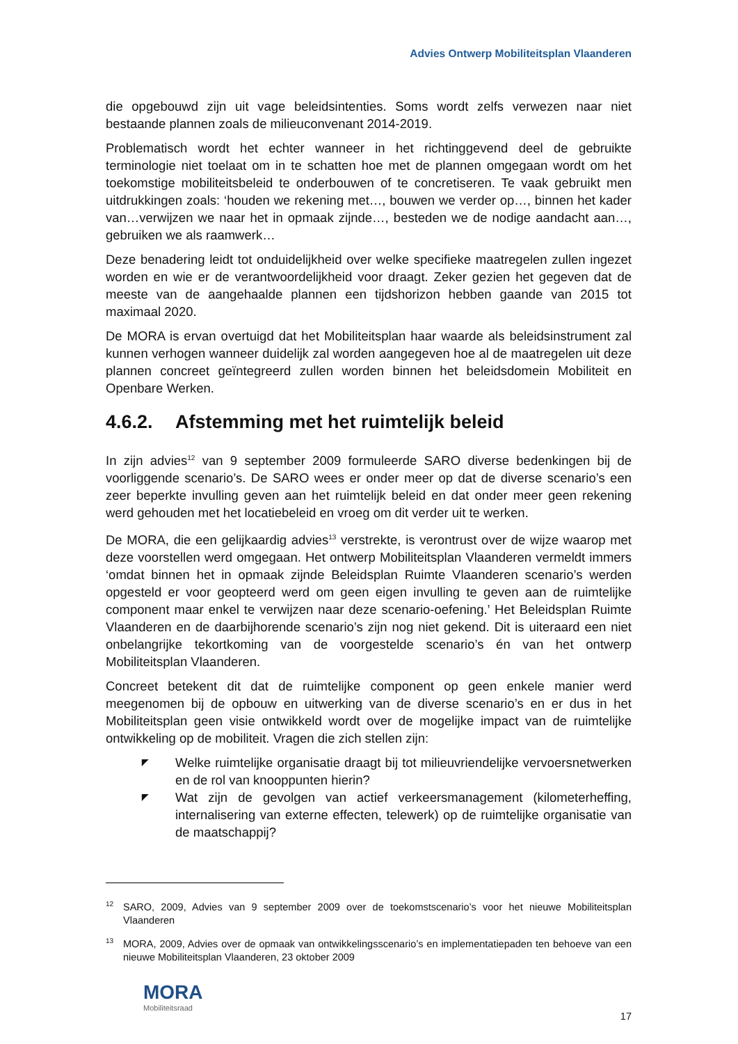Advies Ontwerp Mobiliteitsplan Vlaanderen
die opgebouwd zijn uit vage beleidsintenties. Soms wordt zelfs verwezen naar niet bestaande plannen zoals de milieuconvenant 2014-2019.
Problematisch wordt het echter wanneer in het richtinggevend deel de gebruikte terminologie niet toelaat om in te schatten hoe met de plannen omgegaan wordt om het toekomstige mobiliteitsbeleid te onderbouwen of te concretiseren. Te vaak gebruikt men uitdrukkingen zoals: ‘houden we rekening met…, bouwen we verder op…, binnen het kader van…verwijzen we naar het in opmaak zijnde…, besteden we de nodige aandacht aan…, gebruiken we als raamwerk…
Deze benadering leidt tot onduidelijkheid over welke specifieke maatregelen zullen ingezet worden en wie er de verantwoordelijkheid voor draagt. Zeker gezien het gegeven dat de meeste van de aangehaalde plannen een tijdshorizon hebben gaande van 2015 tot maximaal 2020.
De MORA is ervan overtuigd dat het Mobiliteitsplan haar waarde als beleidsinstrument zal kunnen verhogen wanneer duidelijk zal worden aangegeven hoe al de maatregelen uit deze plannen concreet geïntegreerd zullen worden binnen het beleidsdomein Mobiliteit en Openbare Werken.
4.6.2. Afstemming met het ruimtelijk beleid
In zijn advies<sup>12</sup> van 9 september 2009 formuleerde SARO diverse bedenkingen bij de voorliggende scenario’s. De SARO wees er onder meer op dat de diverse scenario’s een zeer beperkte invulling geven aan het ruimtelijk beleid en dat onder meer geen rekening werd gehouden met het locatiebeleid en vroeg om dit verder uit te werken.
De MORA, die een gelijkaardig advies<sup>13</sup> verstrekte, is verontrust over de wijze waarop met deze voorstellen werd omgegaan. Het ontwerp Mobiliteitsplan Vlaanderen vermeldt immers ‘omdat binnen het in opmaak zijnde Beleidsplan Ruimte Vlaanderen scenario’s werden opgesteld er voor geopteerd werd om geen eigen invulling te geven aan de ruimtelijke component maar enkel te verwijzen naar deze scenario-oefening.’ Het Beleidsplan Ruimte Vlaanderen en de daarbijhorende scenario’s zijn nog niet gekend. Dit is uiteraard een niet onbelangrijke tekortkoming van de voorgestelde scenario’s én van het ontwerp Mobiliteitsplan Vlaanderen.
Concreet betekent dit dat de ruimtelijke component op geen enkele manier werd meegenomen bij de opbouw en uitwerking van de diverse scenario’s en er dus in het Mobiliteitsplan geen visie ontwikkeld wordt over de mogelijke impact van de ruimtelijke ontwikkeling op de mobiliteit. Vragen die zich stellen zijn:
◤ Welke ruimtelijke organisatie draagt bij tot milieuvriendelijke vervoersnetwerken en de rol van knooppunten hierin?
◤ Wat zijn de gevolgen van actief verkeersmanagement (kilometerheffing, internalisering van externe effecten, telewerk) op de ruimtelijke organisatie van de maatschappij?
<sup>12</sup> SARO, 2009, Advies van 9 september 2009 over de toekomstscenario’s voor het nieuwe Mobiliteitsplan Vlaanderen
<sup>13</sup> MORA, 2009, Advies over de opmaak van ontwikkelingsscenario’s en implementatiepaden ten behoeve van een nieuwe Mobiliteitsplan Vlaanderen, 23 oktober 2009
MORA
Mobiliteitsraad
17